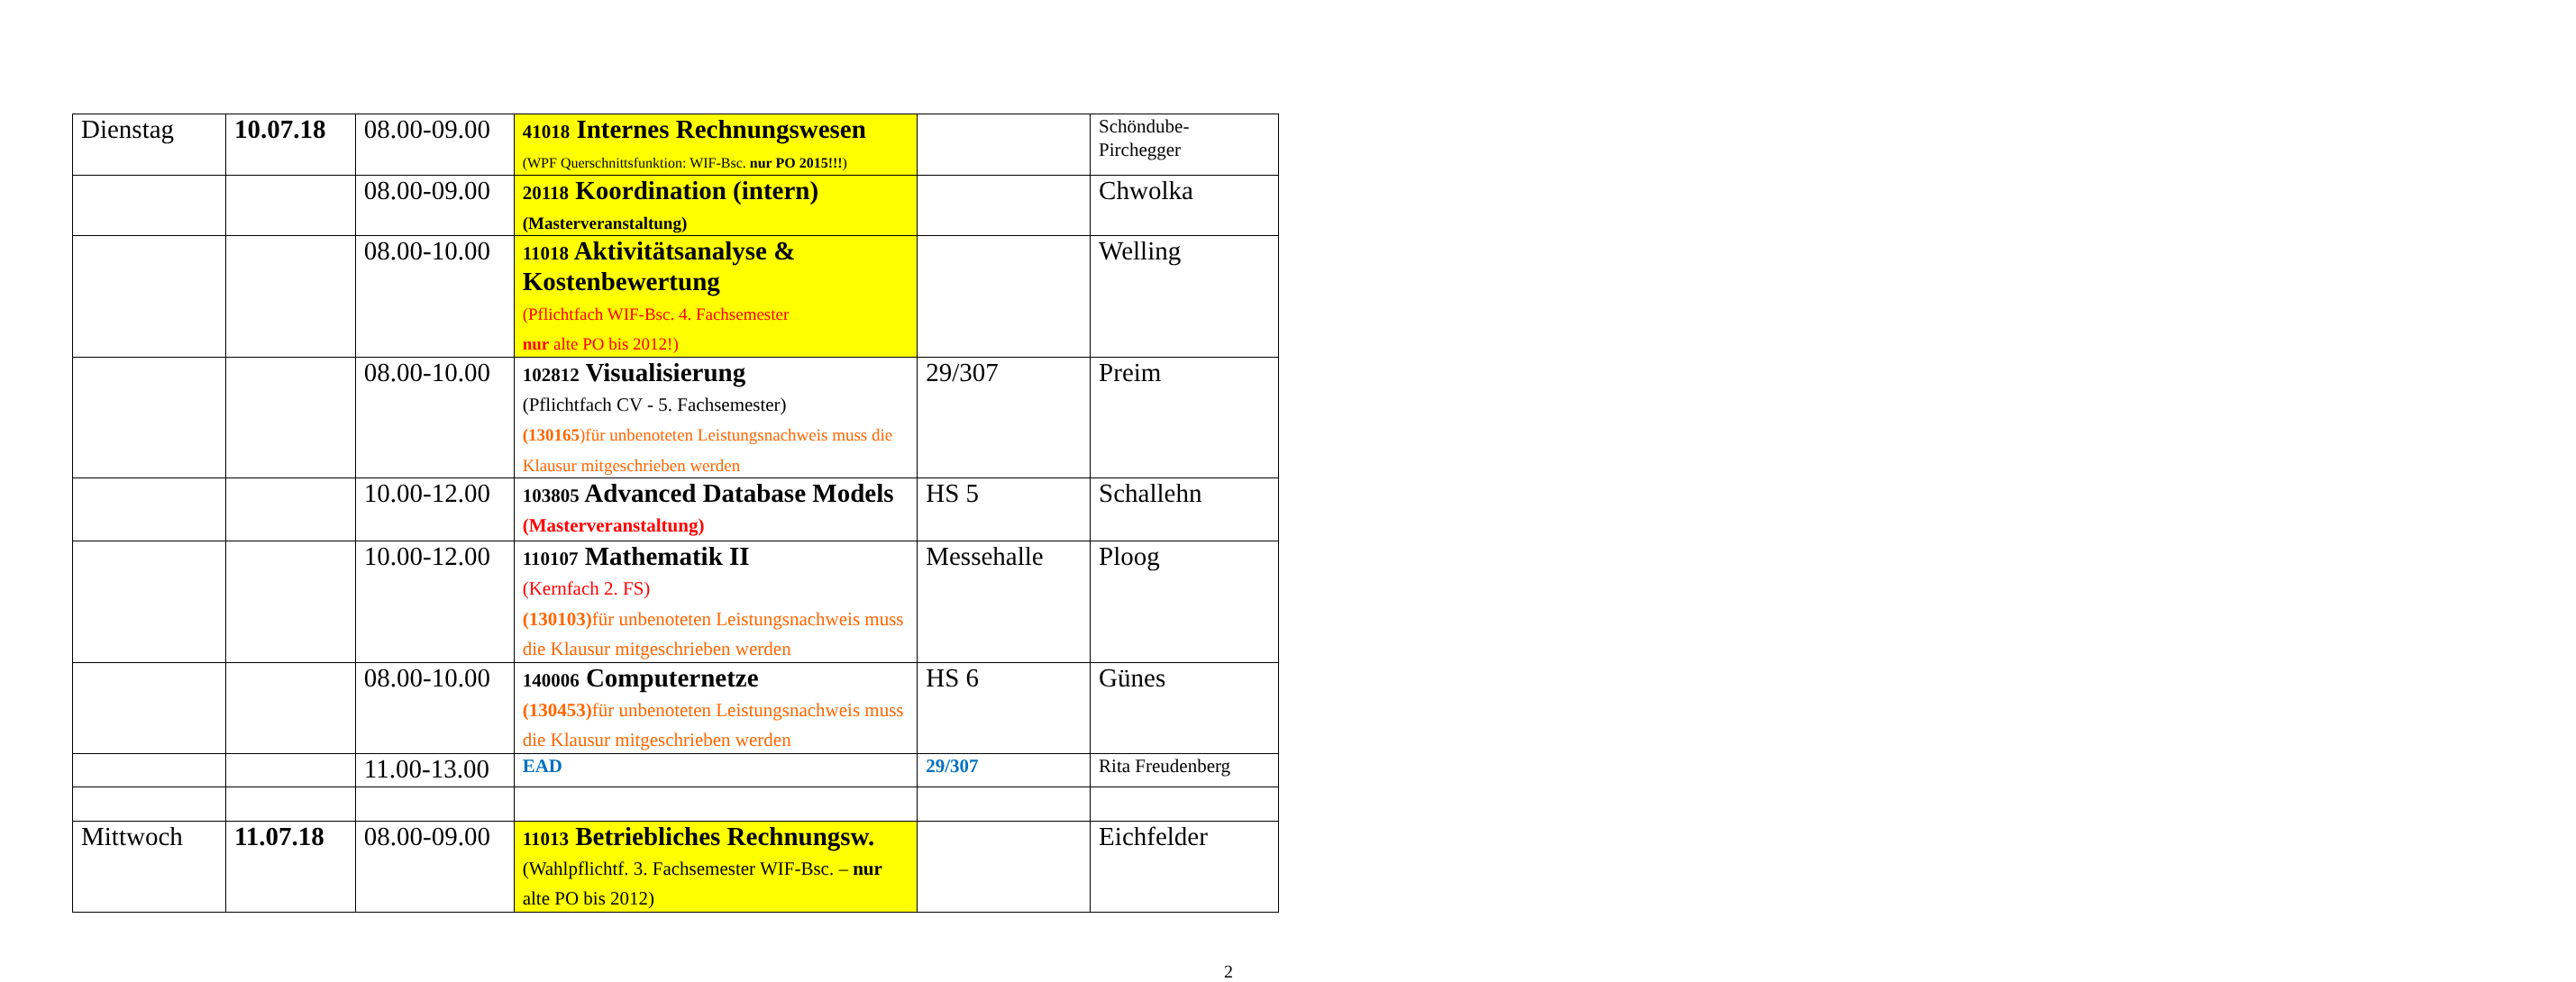| Dienstag | 10.07.18 | 08.00-09.00 | 41018 Internes Rechnungswesen (WPF Querschnittsfunktion: WIF-Bsc. nur PO 2015!!! ) | | Schöndube- Pirchegger |
| | | 08.00-09.00 | 20118 Koordination (intern) (Masterveranstaltung) | | Chwolka |
| | | 08.00-10.00 | 11018 Aktivitätsanalyse & Kostenbewertung (Pflichtfach WIF-Bsc. 4. Fachsemester nur alte PO bis 2012!) | | Welling |
| | | 08.00-10.00 | 102812 Visualisierung (Pflichtfach CV - 5. Fachsemester) (130165 )für unbenoteten Leistungsnachweis muss die Klausur mitgeschrieben werden | 29/307 | Preim |
| | | 10.00-12.00 | 103805 Advanced Database Models (Masterveranstaltung) | HS 5 | Schallehn |
| | | 10.00-12.00 | 110107 Mathematik II (Kernfach 2. FS) (130103) für unbenoteten Leistungsnachweis muss die Klausur mitgeschrieben werden | Messehalle | Ploog |
| | | 08.00-10.00 | 140006 Computernetze (130453) für unbenoteten Leistungsnachweis muss die Klausur mitgeschrieben werden | HS 6 | Günes |
| | | 11.00-13.00 | EAD | 29/307 | Rita Freudenberg |
| Mittwoch | 11.07.18 | 08.00-09.00 | 11013 Betriebliches Rechnungsw. (Wahlpflichtf. 3. Fachsemester WIF-Bsc. – nur alte PO bis 2012) | | Eichfelder |
2